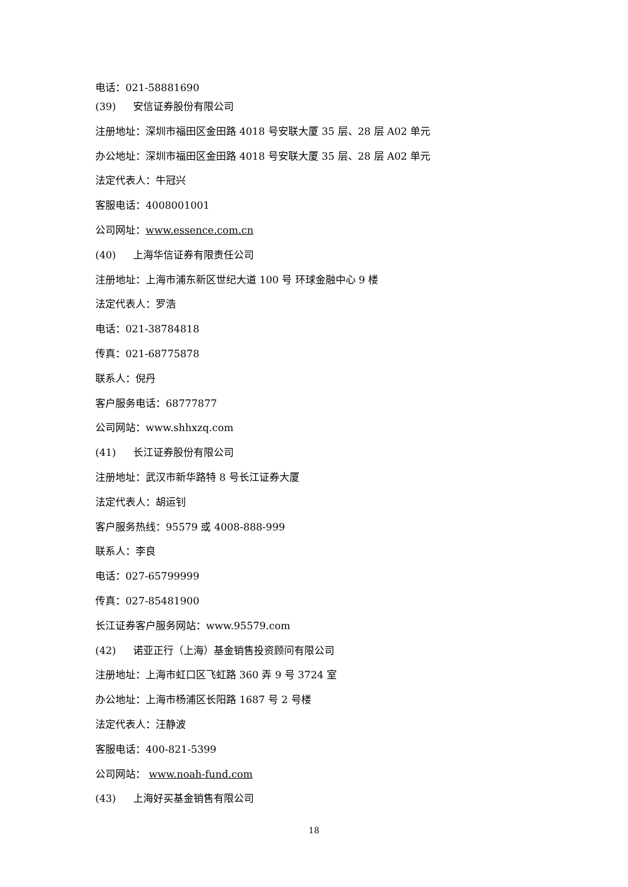电话：021-58881690
(39) 安信证券股份有限公司
注册地址：深圳市福田区金田路 4018 号安联大厦 35 层、28 层 A02 单元
办公地址：深圳市福田区金田路 4018 号安联大厦 35 层、28 层 A02 单元
法定代表人：牛冠兴
客服电话：4008001001
公司网址：www.essence.com.cn
(40) 上海华信证券有限责任公司
注册地址：上海市浦东新区世纪大道 100 号 环球金融中心 9 楼
法定代表人：罗浩
电话：021-38784818
传真：021-68775878
联系人：倪丹
客户服务电话：68777877
公司网站：www.shhxzq.com
(41) 长江证券股份有限公司
注册地址：武汉市新华路特 8 号长江证券大厦
法定代表人：胡运钊
客户服务热线：95579 或 4008-888-999
联系人：李良
电话：027-65799999
传真：027-85481900
长江证券客户服务网站：www.95579.com
(42) 诺亚正行（上海）基金销售投资顾问有限公司
注册地址：上海市虹口区飞虹路 360 弄 9 号 3724 室
办公地址：上海市杨浦区长阳路 1687 号 2 号楼
法定代表人：汪静波
客服电话：400-821-5399
公司网站： www.noah-fund.com
(43) 上海好买基金销售有限公司
18